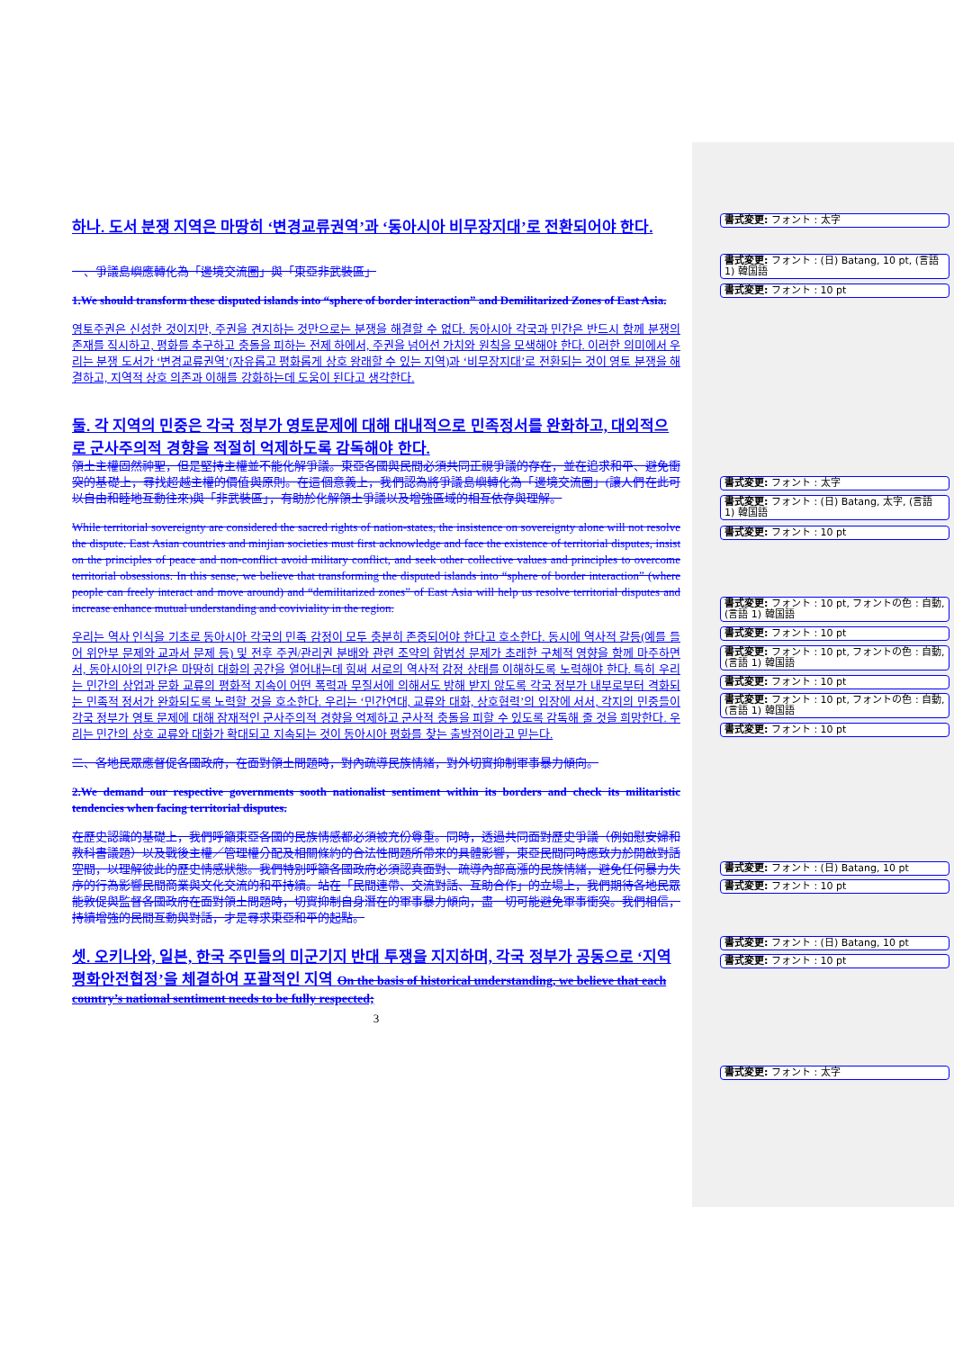하나. 도서 분쟁 지역은 마땅히 ‘변경교류권역’과 ‘동아시아 비무장지대’로 전환되어야 한다.
一、爭議島嶼應轉化為「邊境交流圈」與「東亞非武裝區」
1.We should transform these disputed islands into “sphere of border interaction” and Demilitarized Zones of East Asia.
영토주권은 신성한 것이지만, 주권을 견지하는 것만으로는 분쟁을 해결할 수 없다. 동아시아 각국과 민간은 반드시 함께 분쟁의 존재를 직시하고, 평화를 추구하고 충돌을 피하는 전제 하에서, 주권을 넘어선 가치와 원칙을 모색해야 한다. 이러한 의미에서 우리는 분쟁 도서가 ‘변경교류권역’(자유롭고 평화롭게 상호 왕래할 수 있는 지역)과 ‘비무장지대’로 전환되는 것이 영토 분쟁을 해결하고, 지역적 상호 의존과 이해를 강화하는데 도움이 된다고 생각한다.
둘. 각 지역의 민중은 각국 정부가 영토문제에 대해 대내적으로 민족정서를 완화하고, 대외적으로 군사주의적 경향을 적절히 억제하도록 감독해야 한다.
領土主權固然神聖，但是堅持主權並不能化解爭議。東亞各國與民間必須共同正視爭議的存在，並在追求和平、避免衝突的基礎上，尋找超越主權的價值與原則。在這個意義上，我們認為將爭議島嶼轉化為「邊境交流圈」(讓人們在此可以自由和睦地互動往來)與「非武裝區」，有助於化解領土爭議以及增強區域的相互依存與理解。
While territorial sovereignty are considered the sacred rights of nation-states, the insistence on sovereignty alone will not resolve the dispute. East Asian countries and minjian societies must first acknowledge and face the existence of territorial disputes, insist on the principles of peace and non-conflict avoid military conflict, and seek other collective values and principles to overcome territorial obsessions. In this sense, we believe that transforming the disputed islands into “sphere of border interaction” (where people can freely interact and move around) and “demilitarized zones” of East Asia will help us resolve territorial disputes and increase enhance mutual understanding and coviviality in the region.
우리는 역사 인식을 기초로 동아시아 각국의 민족 감정이 모두 충분히 존중되어야 한다고 호소한다. 동시에 역사적 갈등(예를 들어 위안부 문제와 교과서 문제 등) 및 전후 주권/관리권 분배와 관련 조약의 합법성 문제가 초래한 구체적 영향을 함께 마주하면서, 동아시아의 민간은 마땅히 대화의 공간을 열어내는데 힘써 서로의 역사적 감정 상태를 이해하도록 노력해야 한다. 특히 우리는 민간의 상업과 문화 교류의 평화적 지속이 어떤 폭력과 무질서에 의해서도 방해 받지 않도록 각국 정부가 내부로부터 격화되는 민족적 정서가 완화되도록 노력할 것을 호소한다. 우리는 ‘민간연대, 교류와 대화, 상호협력’의 입장에 서서, 각지의 민중들이 각국 정부가 영토 문제에 대해 잠재적인 군사주의적 경향을 억제하고 군사적 충돌을 피할 수 있도록 감독해 줄 것을 희망한다. 우리는 민간의 상호 교류와 대화가 확대되고 지속되는 것이 동아시아 평화를 찾는 출발점이라고 믿는다.
二、各地民眾應督促各國政府，在面對領土問題時，對內疏導民族情緒，對外切實抑制軍事暴力傾向。
2.We demand our respective governments sooth nationalist sentiment within its borders and check its militaristic tendencies when facing territorial disputes.
在歷史認識的基礎上，我們呼籲東亞各國的民族情感都必須被充份尊重。同時，透過共同面對歷史爭議（例如慰安婦和教科書議題）以及戰後主權／管理權分配及相關條約的合法性問題所帶來的具體影響，東亞民間同時應致力於開啟對話空間，以理解彼此的歷史情感狀態。我們特別呼籲各國政府必須認真面對、疏導內部高漲的民族情緒，避免任何暴力失序的行為影響民間商業與文化交流的和平持續。站在「民間連帶、交流對話、互助合作」的立場上，我們期待各地民眾能敦促與監督各國政府在面對領土問題時，切實抑制自身潛在的軍事暴力傾向，盡一切可能避免軍事衝突。我們相信，持續增強的民間互動與對話，才是尋求東亞和平的起點。
셋. 오키나와, 일본, 한국 주민들의 미군기지 반대 투쟁을 지지하며, 각국 정부가 공동으로 ‘지역 평화안전협정’을 체결하여 포괄적인 지역 On the basis of historical understanding, we believe that each country’s national sentiment needs to be fully respected;
3
書式変更: フォント : 太字
書式変更: フォント : (日) Batang, 10 pt, (言語 1) 韓国語
書式変更: フォント : 10 pt
書式変更: フォント : 太字
書式変更: フォント : (日) Batang, 太字, (言語 1) 韓国語
書式変更: フォント : 10 pt
書式変更: フォント : 10 pt, フォントの色 : 自動, (言語 1) 韓国語
書式変更: フォント : 10 pt
書式変更: フォント : 10 pt, フォントの色 : 自動, (言語 1) 韓国語
書式変更: フォント : 10 pt
書式変更: フォント : 10 pt, フォントの色 : 自動, (言語 1) 韓国語
書式変更: フォント : 10 pt
書式変更: フォント : (日) Batang, 10 pt
書式変更: フォント : 10 pt
書式変更: フォント : (日) Batang, 10 pt
書式変更: フォント : 10 pt
書式変更: フォント : 太字